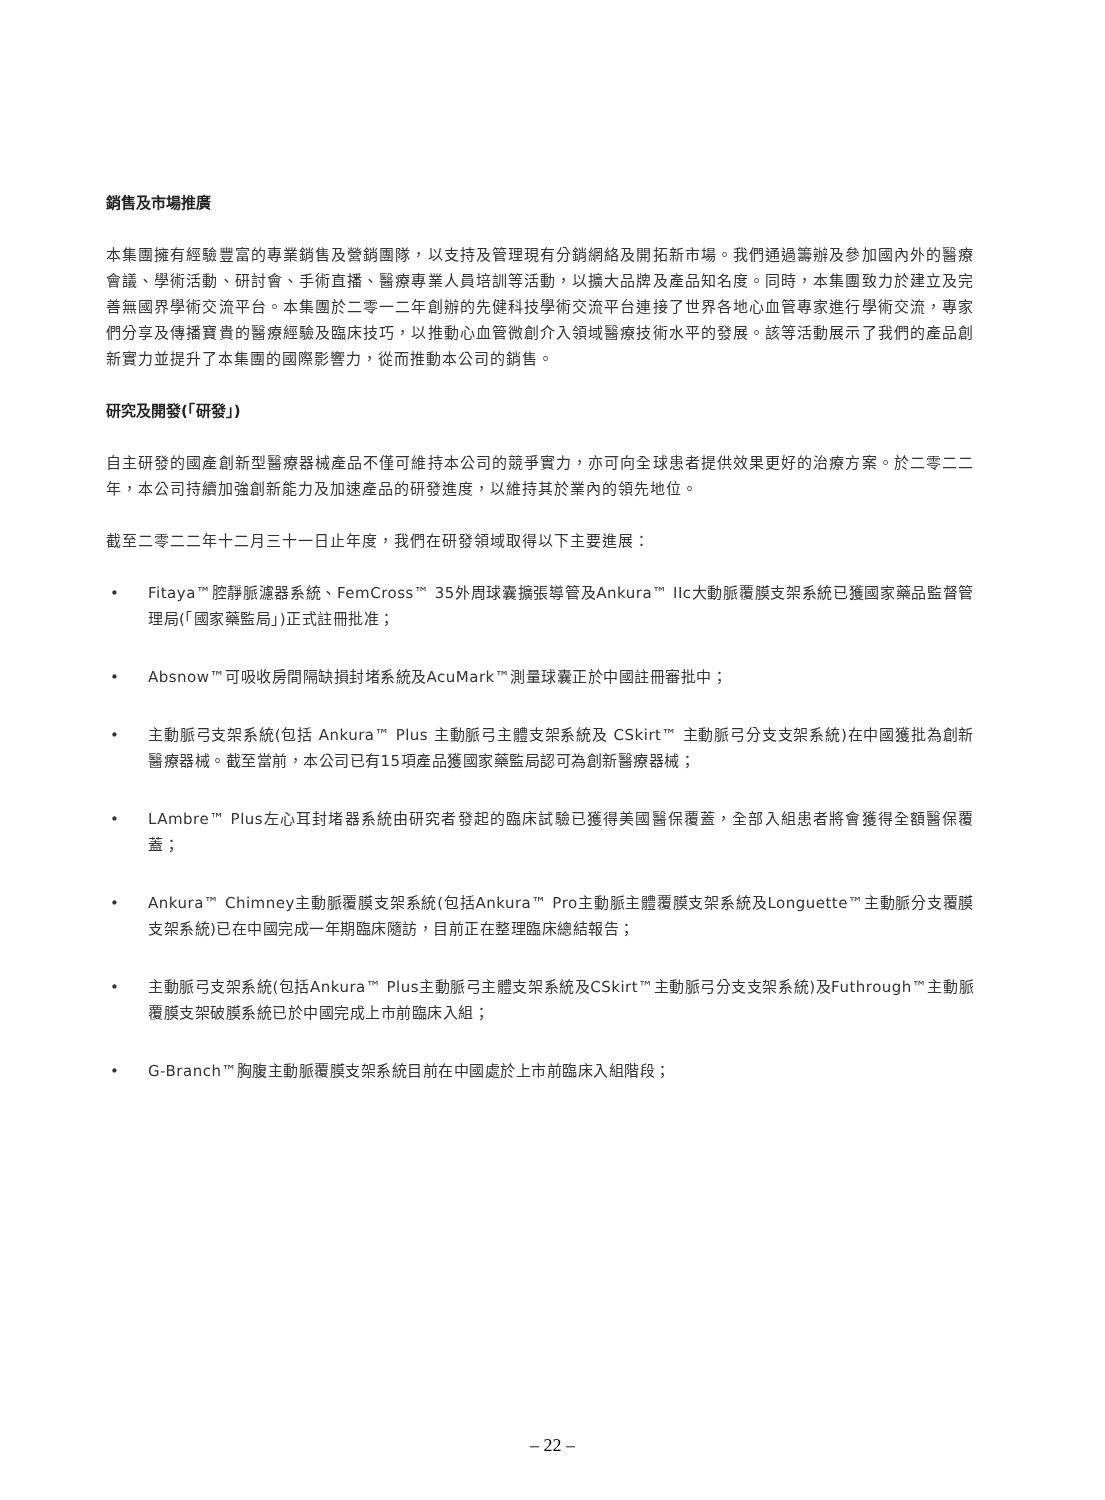銷售及市場推廣
本集團擁有經驗豐富的專業銷售及營銷團隊，以支持及管理現有分銷網絡及開拓新市場。我們通過籌辦及參加國內外的醫療會議、學術活動、研討會、手術直播、醫療專業人員培訓等活動，以擴大品牌及產品知名度。同時，本集團致力於建立及完善無國界學術交流平台。本集團於二零一二年創辦的先健科技學術交流平台連接了世界各地心血管專家進行學術交流，專家們分享及傳播寶貴的醫療經驗及臨床技巧，以推動心血管微創介入領域醫療技術水平的發展。該等活動展示了我們的產品創新實力並提升了本集團的國際影響力，從而推動本公司的銷售。
研究及開發(「研發」)
自主研發的國產創新型醫療器械產品不僅可維持本公司的競爭實力，亦可向全球患者提供效果更好的治療方案。於二零二二年，本公司持續加強創新能力及加速產品的研發進度，以維持其於業內的領先地位。
截至二零二二年十二月三十一日止年度，我們在研發領域取得以下主要進展：
• Fitaya™腔靜脈濾器系統、FemCross™ 35外周球囊擴張導管及Ankura™ IIc大動脈覆膜支架系統已獲國家藥品監督管理局(「國家藥監局」)正式註冊批准；
• Absnow™可吸收房間隔缺損封堵系統及AcuMark™測量球囊正於中國註冊審批中；
• 主動脈弓支架系統(包括 Ankura™ Plus 主動脈弓主體支架系統及 CSkirt™ 主動脈弓分支支架系統)在中國獲批為創新醫療器械。截至當前，本公司已有15項產品獲國家藥監局認可為創新醫療器械；
• LAmbre™ Plus左心耳封堵器系統由研究者發起的臨床試驗已獲得美國醫保覆蓋，全部入組患者將會獲得全額醫保覆蓋；
• Ankura™ Chimney主動脈覆膜支架系統(包括Ankura™ Pro主動脈主體覆膜支架系統及Longuette™主動脈分支覆膜支架系統)已在中國完成一年期臨床隨訪，目前正在整理臨床總結報告；
• 主動脈弓支架系統(包括Ankura™ Plus主動脈弓主體支架系統及CSkirt™主動脈弓分支支架系統)及Futhrough™主動脈覆膜支架破膜系統已於中國完成上市前臨床入組；
• G-Branch™胸腹主動脈覆膜支架系統目前在中國處於上市前臨床入組階段；
– 22 –